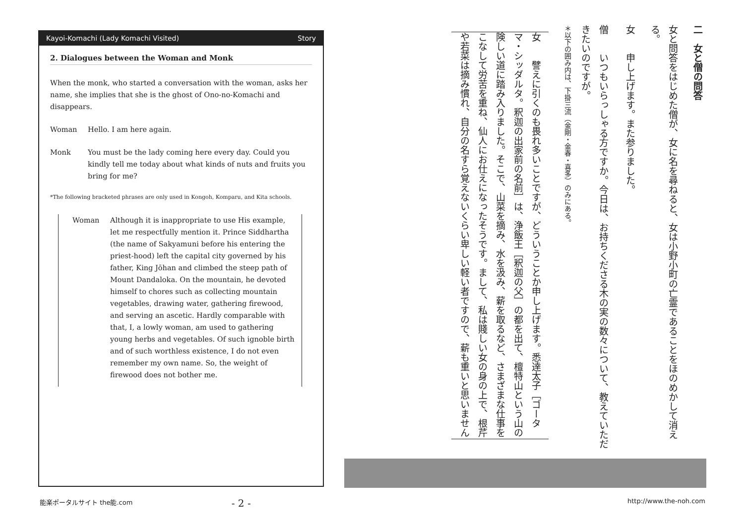Kayoi-Komachi (Lady Komachi Visited) Story
2. Dialogues between the Woman and Monk
When the monk, who started a conversation with the woman, asks her name, she implies that she is the ghost of Ono-no-Komachi and disappears.
Woman Hello. I am here again.
Monk You must be the lady coming here every day. Could you kindly tell me today about what kinds of nuts and fruits you bring for me?
*The following bracketed phrases are only used in Kongoh, Komparu, and Kita schools.
Woman Although it is inappropriate to use His example, let me respectfully mention it. Prince Siddhartha (the name of Sakyamuni before his entering the priest-hood) left the capital city governed by his father, King Jōhan and climbed the steep path of Mount Dandaloka. On the mountain, he devoted himself to chores such as collecting mountain vegetables, drawing water, gathering firewood, and serving an ascetic. Hardly comparable with that, I, a lowly woman, am used to gathering young herbs and vegetables. Of such ignoble birth and of such worthless existence, I do not even remember my own name. So, the weight of firewood does not bother me.
二　女と僧の問答
女と問答をはじめた僧が、女に名を尋ねると、女は小野小町の亡霊であることをほのめかして消える。
女　　申し上げます。また参りました。
僧　　いつもいらっしゃる方ですか。今日は、お持ちくださる木の実の数々について、教えていただきたいのですが。
＊以下の囲み内は、下掛三流（金剛・金春・喜多）のみにある。
女　　譬えに引くのも畏れ多いことですが、どういうことか申し上げます。悉達太子［ゴータマ・シッダルタ。釈迦の出家前の名前］は、浄飯王［釈迦の父］の都を出て、檀特山という山の険しい道に踏み入りました。そこで、山菜を摘み、水を汲み、薪を取るなど、さまざまな仕事をこなして労苦を重ね、仙人にお仕えになったそうです。まして、私は賤しい女の身の上で、根芹や若菜は摘み慣れ、自分の名すら覚えないくらい卑しい軽い者ですので、薪も重いと思いません
能楽ポータルサイト the能.com - 2 - http://www.the-noh.com